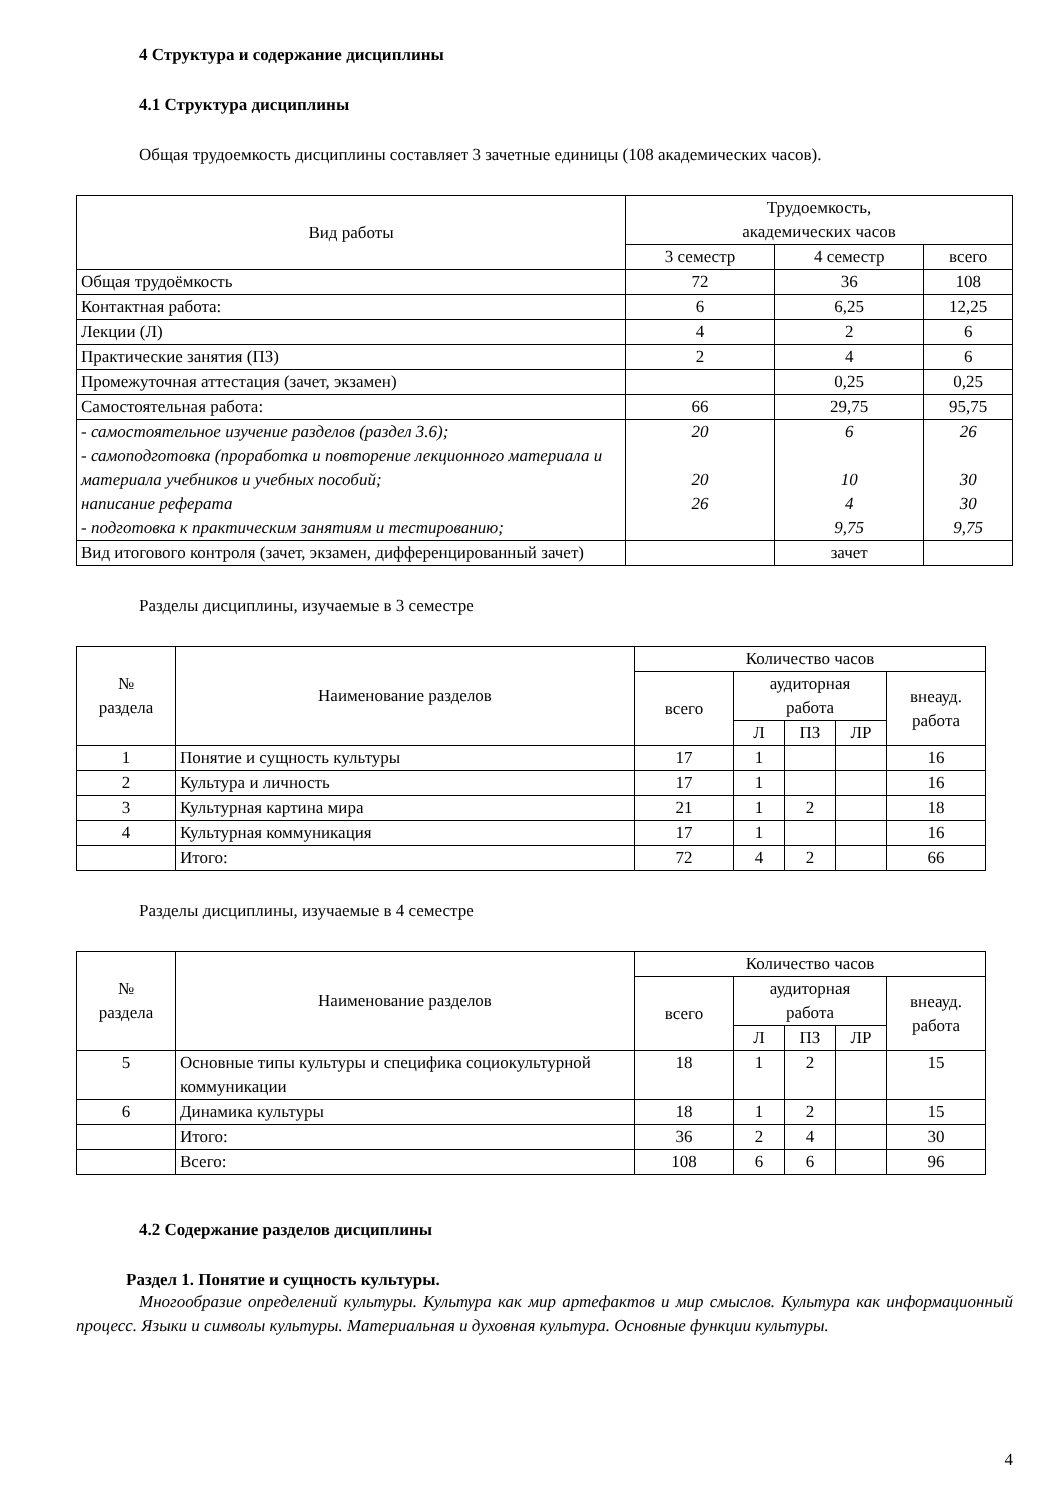4 Структура и содержание дисциплины
4.1 Структура дисциплины
Общая трудоемкость дисциплины составляет 3 зачетные единицы (108 академических часов).
| Вид работы | Трудоемкость, академических часов | | |
| --- | --- | --- | --- |
| | 3 семестр | 4 семестр | всего |
| Общая трудоёмкость | 72 | 36 | 108 |
| Контактная работа: | 6 | 6,25 | 12,25 |
| Лекции (Л) | 4 | 2 | 6 |
| Практические занятия (ПЗ) | 2 | 4 | 6 |
| Промежуточная аттестация (зачет, экзамен) | | 0,25 | 0,25 |
| Самостоятельная работа: | 66 | 29,75 | 95,75 |
| - самостоятельное изучение разделов (раздел 3.6); - самоподготовка (проработка и повторение лекционного материала и материала учебников и учебных пособий; написание реферата - подготовка к практическим занятиям и тестированию; | 20 20 26 | 6 10 4 9,75 | 26 30 30 9,75 |
| Вид итогового контроля (зачет, экзамен, дифференцированный зачет) | | зачет | |
Разделы дисциплины, изучаемые в 3 семестре
| № раздела | Наименование разделов | Количество часов | | | | |
| --- | --- | --- | --- | --- | --- | --- |
| | | всего | аудиторная работа | | | внеауд. работа |
| | | | Л | ПЗ | ЛР | |
| 1 | Понятие и сущность культуры | 17 | 1 | | | 16 |
| 2 | Культура и личность | 17 | 1 | | | 16 |
| 3 | Культурная картина мира | 21 | 1 | 2 | | 18 |
| 4 | Культурная коммуникация | 17 | 1 | | | 16 |
| | Итого: | 72 | 4 | 2 | | 66 |
Разделы дисциплины, изучаемые в 4 семестре
| № раздела | Наименование разделов | Количество часов | | | | |
| --- | --- | --- | --- | --- | --- | --- |
| | | всего | аудиторная работа | | | внеауд. работа |
| | | | Л | ПЗ | ЛР | |
| 5 | Основные типы культуры и специфика социокультурной коммуникации | 18 | 1 | 2 | | 15 |
| 6 | Динамика культуры | 18 | 1 | 2 | | 15 |
| | Итого: | 36 | 2 | 4 | | 30 |
| | Всего: | 108 | 6 | 6 | | 96 |
4.2 Содержание разделов дисциплины
Раздел 1. Понятие и сущность культуры.
Многообразие определений культуры. Культура как мир артефактов и мир смыслов. Культура как информационный процесс. Языки и символы культуры. Материальная и духовная культура. Основные функции культуры.
4